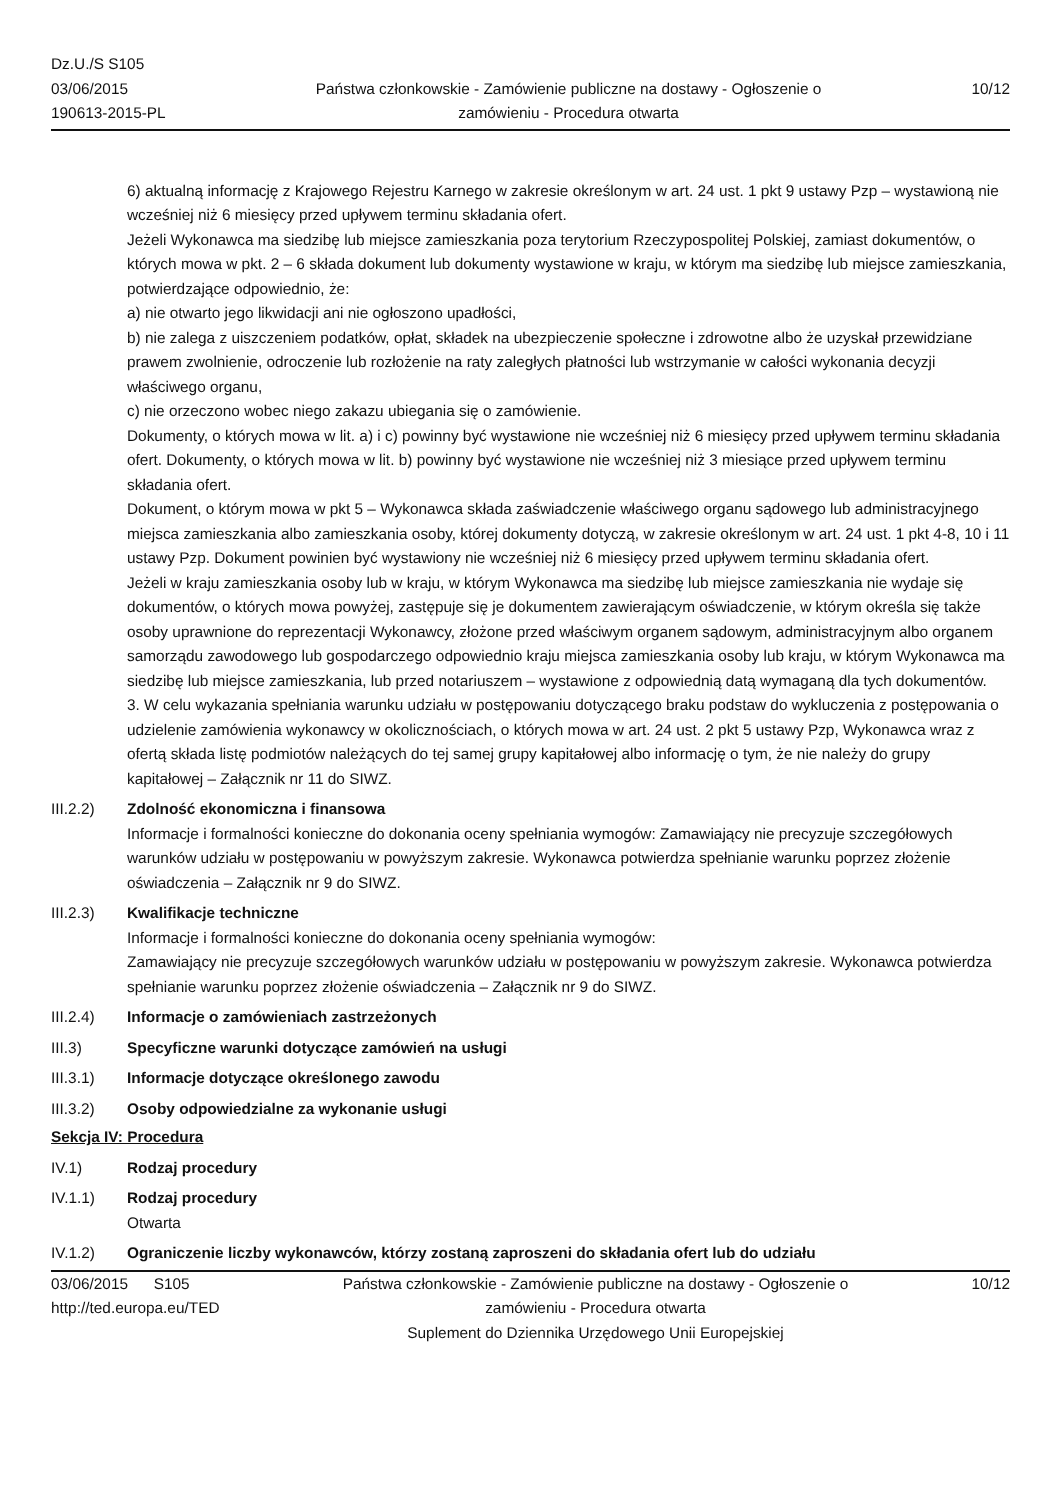Dz.U./S S105
03/06/2015
190613-2015-PL
Państwa członkowskie - Zamówienie publiczne na dostawy - Ogłoszenie o zamówieniu - Procedura otwarta
10/12
6) aktualną informację z Krajowego Rejestru Karnego w zakresie określonym w art. 24 ust. 1 pkt 9 ustawy Pzp – wystawioną nie wcześniej niż 6 miesięcy przed upływem terminu składania ofert.
Jeżeli Wykonawca ma siedzibę lub miejsce zamieszkania poza terytorium Rzeczypospolitej Polskiej, zamiast dokumentów, o których mowa w pkt. 2 – 6 składa dokument lub dokumenty wystawione w kraju, w którym ma siedzibę lub miejsce zamieszkania, potwierdzające odpowiednio, że:
a) nie otwarto jego likwidacji ani nie ogłoszono upadłości,
b) nie zalega z uiszczeniem podatków, opłat, składek na ubezpieczenie społeczne i zdrowotne albo że uzyskał przewidziane prawem zwolnienie, odroczenie lub rozłożenie na raty zaległych płatności lub wstrzymanie w całości wykonania decyzji właściwego organu,
c) nie orzeczono wobec niego zakazu ubiegania się o zamówienie.
Dokumenty, o których mowa w lit. a) i c) powinny być wystawione nie wcześniej niż 6 miesięcy przed upływem terminu składania ofert. Dokumenty, o których mowa w lit. b) powinny być wystawione nie wcześniej niż 3 miesiące przed upływem terminu składania ofert.
Dokument, o którym mowa w pkt 5 – Wykonawca składa zaświadczenie właściwego organu sądowego lub administracyjnego miejsca zamieszkania albo zamieszkania osoby, której dokumenty dotyczą, w zakresie określonym w art. 24 ust. 1 pkt 4-8, 10 i 11 ustawy Pzp. Dokument powinien być wystawiony nie wcześniej niż 6 miesięcy przed upływem terminu składania ofert.
Jeżeli w kraju zamieszkania osoby lub w kraju, w którym Wykonawca ma siedzibę lub miejsce zamieszkania nie wydaje się dokumentów, o których mowa powyżej, zastępuje się je dokumentem zawierającym oświadczenie, w którym określa się także osoby uprawnione do reprezentacji Wykonawcy, złożone przed właściwym organem sądowym, administracyjnym albo organem samorządu zawodowego lub gospodarczego odpowiednio kraju miejsca zamieszkania osoby lub kraju, w którym Wykonawca ma siedzibę lub miejsce zamieszkania, lub przed notariuszem – wystawione z odpowiednią datą wymaganą dla tych dokumentów.
3. W celu wykazania spełniania warunku udziału w postępowaniu dotyczącego braku podstaw do wykluczenia z postępowania o udzielenie zamówienia wykonawcy w okolicznościach, o których mowa w art. 24 ust. 2 pkt 5 ustawy Pzp, Wykonawca wraz z ofertą składa listę podmiotów należących do tej samej grupy kapitałowej albo informację o tym, że nie należy do grupy kapitałowej – Załącznik nr 11 do SIWZ.
III.2.2) Zdolność ekonomiczna i finansowa
Informacje i formalności konieczne do dokonania oceny spełniania wymogów: Zamawiający nie precyzuje szczegółowych warunków udziału w postępowaniu w powyższym zakresie. Wykonawca potwierdza spełnianie warunku poprzez złożenie oświadczenia – Załącznik nr 9 do SIWZ.
III.2.3) Kwalifikacje techniczne
Informacje i formalności konieczne do dokonania oceny spełniania wymogów:
Zamawiający nie precyzuje szczegółowych warunków udziału w postępowaniu w powyższym zakresie. Wykonawca potwierdza spełnianie warunku poprzez złożenie oświadczenia – Załącznik nr 9 do SIWZ.
III.2.4) Informacje o zamówieniach zastrzeżonych
III.3) Specyficzne warunki dotyczące zamówień na usługi
III.3.1) Informacje dotyczące określonego zawodu
III.3.2) Osoby odpowiedzialne za wykonanie usługi
Sekcja IV: Procedura
IV.1) Rodzaj procedury
IV.1.1) Rodzaj procedury
Otwarta
IV.1.2) Ograniczenie liczby wykonawców, którzy zostaną zaproszeni do składania ofert lub do udziału
03/06/2015 S105
http://ted.europa.eu/TED
Państwa członkowskie - Zamówienie publiczne na dostawy - Ogłoszenie o zamówieniu - Procedura otwarta
Suplement do Dziennika Urzędowego Unii Europejskiej
10/12